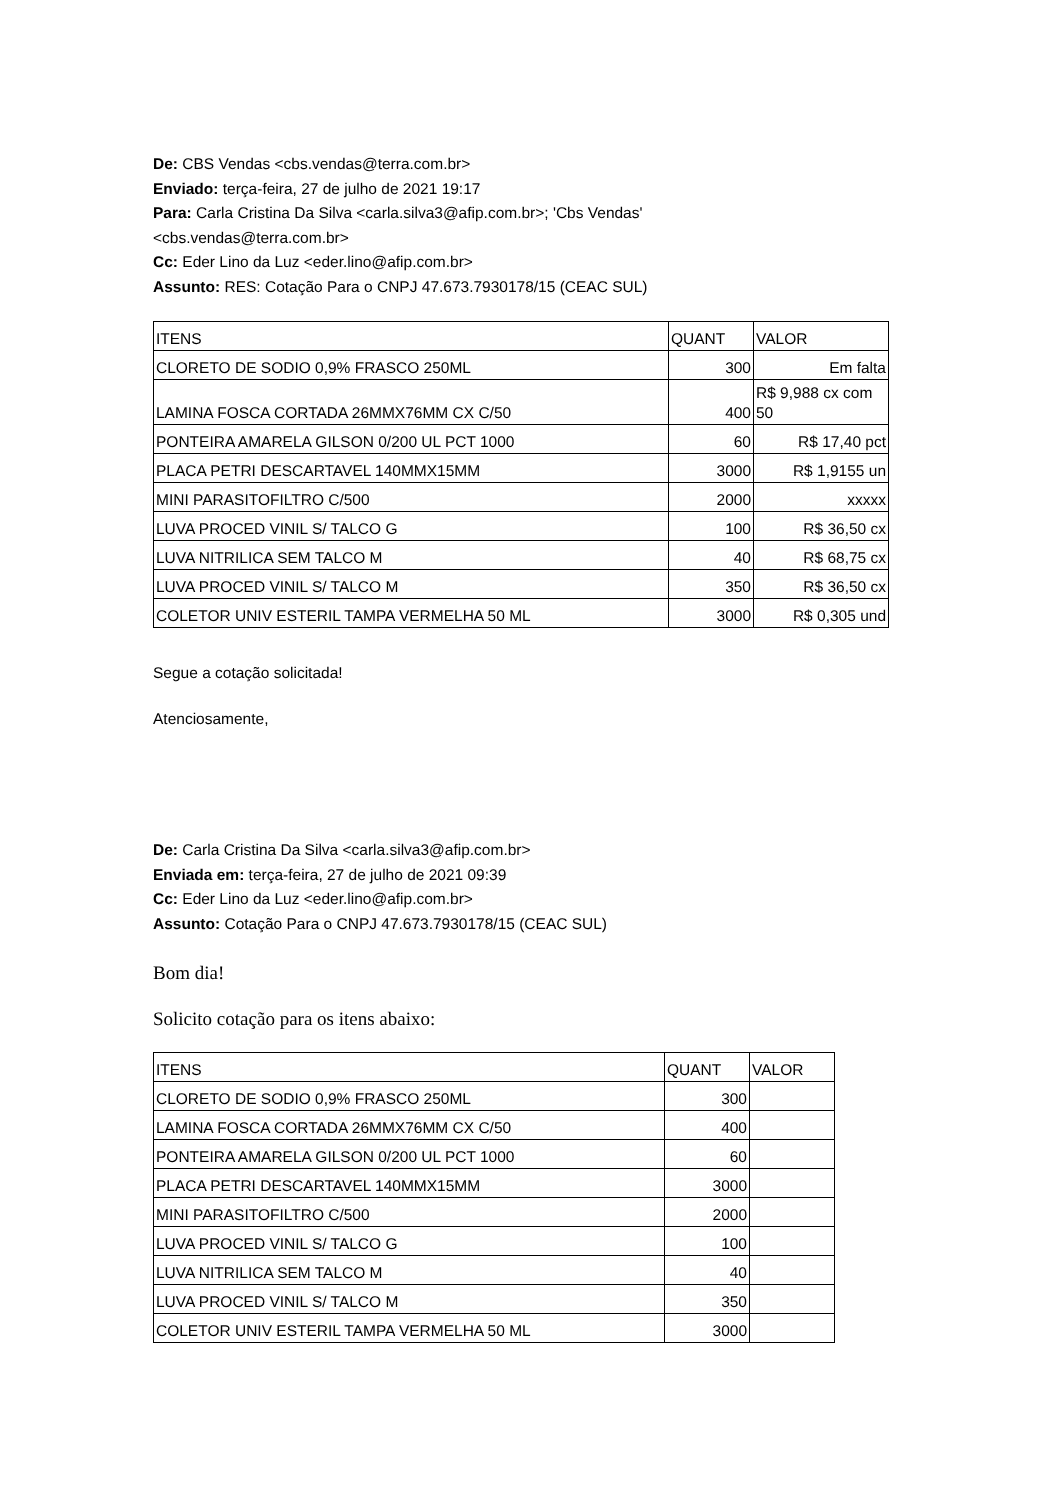De: CBS Vendas <cbs.vendas@terra.com.br>
Enviado: terça-feira, 27 de julho de 2021 19:17
Para: Carla Cristina Da Silva <carla.silva3@afip.com.br>; 'Cbs Vendas'
<cbs.vendas@terra.com.br>
Cc: Eder Lino da Luz <eder.lino@afip.com.br>
Assunto: RES: Cotação Para o CNPJ 47.673.7930178/15 (CEAC SUL)
| ITENS | QUANT | VALOR |
| CLORETO DE SODIO 0,9% FRASCO 250ML | 300 | Em falta |
| LAMINA FOSCA CORTADA 26MMX76MM CX C/50 | 400 | R$ 9,988 cx com 50 |
| PONTEIRA AMARELA GILSON 0/200 UL PCT 1000 | 60 | R$ 17,40 pct |
| PLACA PETRI DESCARTAVEL 140MMX15MM | 3000 | R$ 1,9155 un |
| MINI PARASITOFILTRO C/500 | 2000 | xxxxx |
| LUVA PROCED VINIL S/ TALCO G | 100 | R$ 36,50 cx |
| LUVA NITRILICA SEM TALCO M | 40 | R$ 68,75 cx |
| LUVA PROCED VINIL S/ TALCO M | 350 | R$ 36,50 cx |
| COLETOR UNIV ESTERIL TAMPA VERMELHA 50 ML | 3000 | R$ 0,305 und |
Segue a cotação solicitada!
Atenciosamente,
De: Carla Cristina Da Silva <carla.silva3@afip.com.br>
Enviada em: terça-feira, 27 de julho de 2021 09:39
Cc: Eder Lino da Luz <eder.lino@afip.com.br>
Assunto: Cotação Para o CNPJ 47.673.7930178/15 (CEAC SUL)
Bom dia!
Solicito cotação para os itens abaixo:
| ITENS | QUANT | VALOR |
| CLORETO DE SODIO 0,9% FRASCO 250ML | 300 | |
| LAMINA FOSCA CORTADA 26MMX76MM CX C/50 | 400 | |
| PONTEIRA AMARELA GILSON 0/200 UL PCT 1000 | 60 | |
| PLACA PETRI DESCARTAVEL 140MMX15MM | 3000 | |
| MINI PARASITOFILTRO C/500 | 2000 | |
| LUVA PROCED VINIL S/ TALCO G | 100 | |
| LUVA NITRILICA SEM TALCO M | 40 | |
| LUVA PROCED VINIL S/ TALCO M | 350 | |
| COLETOR UNIV ESTERIL TAMPA VERMELHA 50 ML | 3000 | |